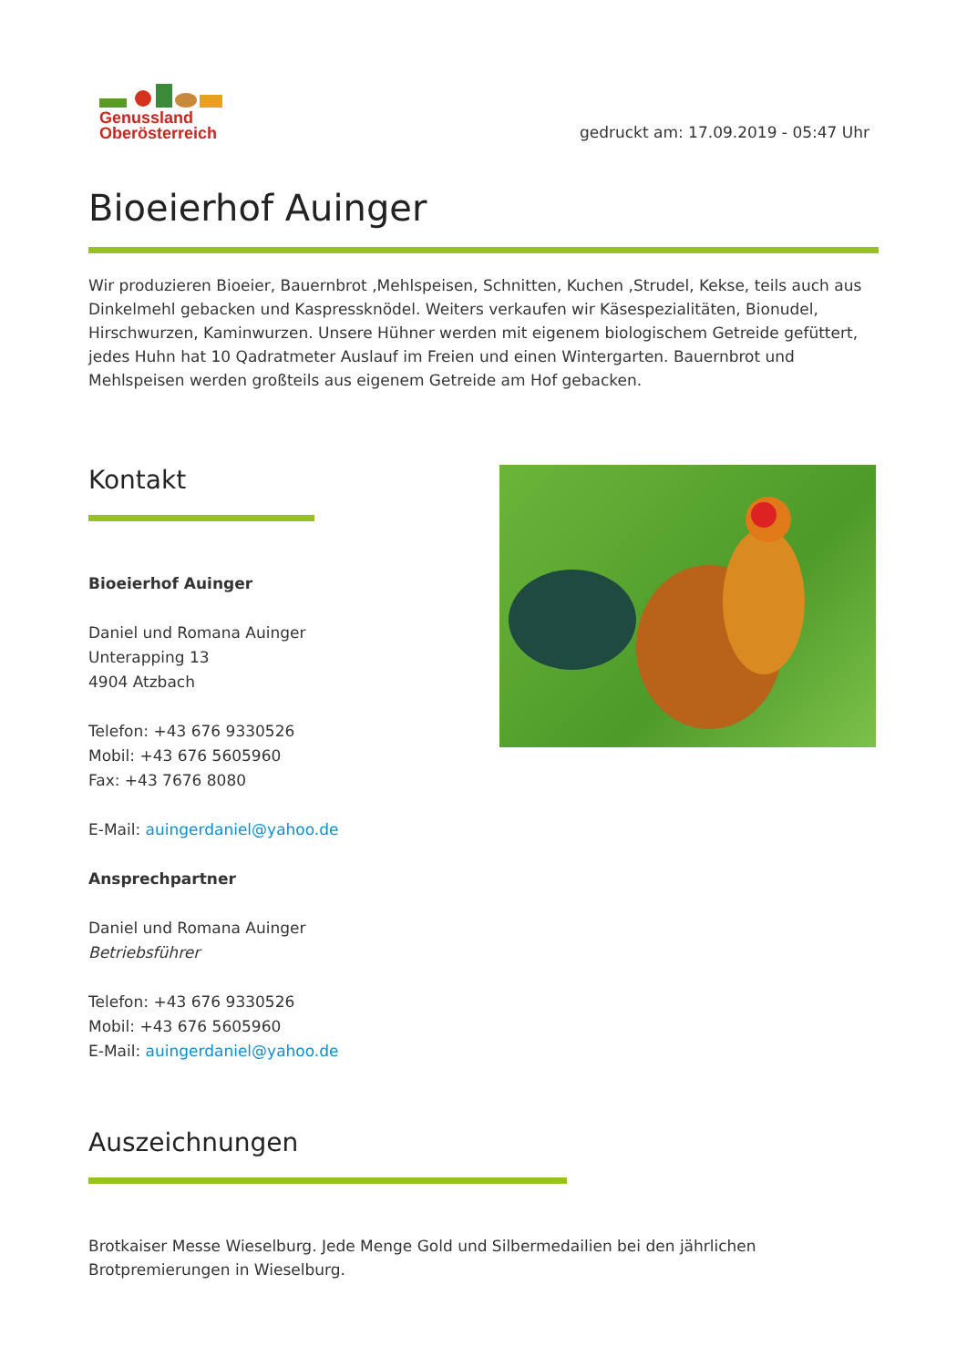Genussland
Oberösterreich
gedruckt am: 17.09.2019 - 05:47 Uhr
Bioeierhof Auinger
Wir produzieren Bioeier, Bauernbrot ,Mehlspeisen, Schnitten, Kuchen ,Strudel, Kekse, teils auch aus Dinkelmehl gebacken und Kaspressknödel. Weiters verkaufen wir Käsespezialitäten, Bionudel, Hirschwurzen, Kaminwurzen. Unsere Hühner werden mit eigenem biologischem Getreide gefüttert, jedes Huhn hat 10 Qadratmeter Auslauf im Freien und einen Wintergarten. Bauernbrot und Mehlspeisen werden großteils aus eigenem Getreide am Hof gebacken.
Kontakt
Bioeierhof Auinger
Daniel und Romana Auinger
Unterapping 13
4904 Atzbach
Telefon: +43 676 9330526
Mobil: +43 676 5605960
Fax: +43 7676 8080
E-Mail: auingerdaniel@yahoo.de
Ansprechpartner
Daniel und Romana Auinger
Betriebsführer
Telefon: +43 676 9330526
Mobil: +43 676 5605960
E-Mail: auingerdaniel@yahoo.de
Auszeichnungen
Brotkaiser Messe Wieselburg. Jede Menge Gold und Silbermedailien bei den jährlichen Brotpremierungen in Wieselburg.